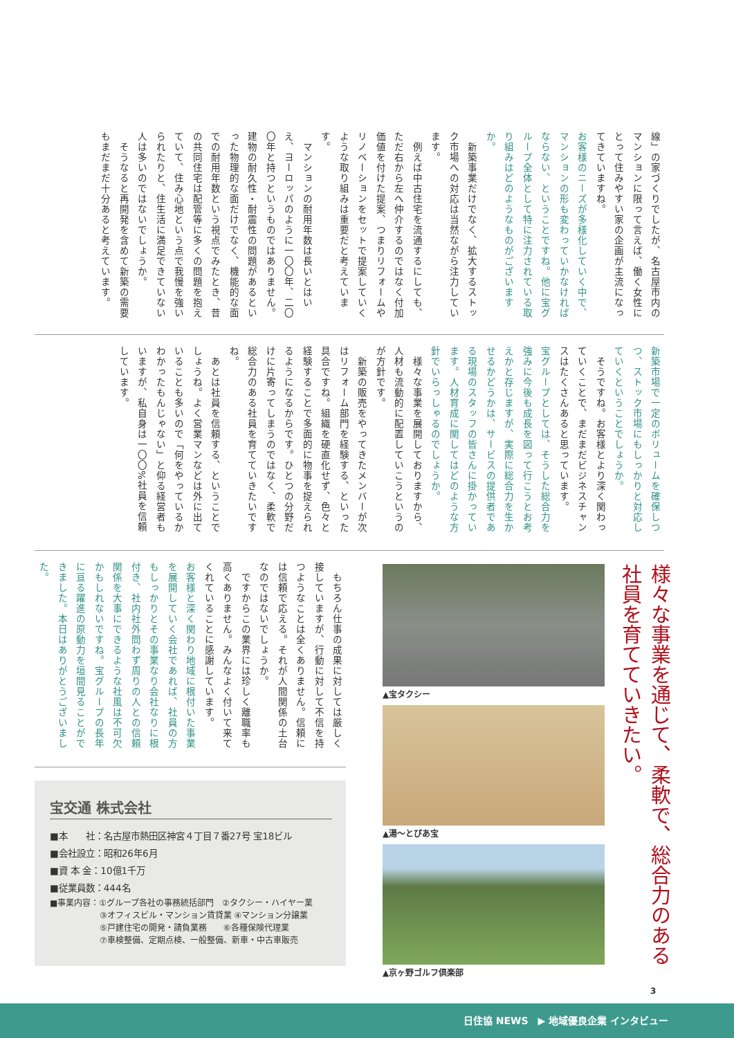線」の家づくりでしたが、名古屋市内のマンションに限って言えば、働く女性にとって住みやすい家の企画が主流になってきていますね。
お客様のニーズが多様化していく中で、マンションの形も変わっていかなければならない、ということですね。他に宝グループ全体として特に注力されている取り組みはどのようなものがございますか。
　新築事業だけでなく、拡大するストック市場への対応は当然ながら注力しています。
　例えば中古住宅を流通するにしても、ただ右から左へ仲介するのではなく付加価値を付けた提案、つまりリフォームやリノベーションをセットで提案していくような取り組みは重要だと考えています。
　マンションの耐用年数は長いとはいえ、ヨーロッパのように一〇〇年、二〇〇年と持つというものではありません。建物の耐久性・耐震性の問題があるといった物理的な面だけでなく、機能的な面での耐用年数という視点でみたとき、昔の共同住宅は配管等に多くの問題を抱えていて、住み心地という点で我慢を強いられたりと、住生活に満足できていない人は多いのではないでしょうか。
　そうなると再開発を含めて新築の需要もまだまだ十分あると考えています。
新築市場で一定のボリュームを確保しつつ、ストック市場にもしっかりと対応していくということでしょうか。
　そうですね。お客様とより深く関わっていくことで、まだまだビジネスチャンスはたくさんあると思っています。
宝グループとしては、そうした総合力を強みに今後も成長を図って行こうとお考えかと存じますが、実際に総合力を生かせるかどうかは、サービスの提供者である現場のスタッフの皆さんに掛かっています。人材育成に関してはどのような方針でいらっしゃるのでしょうか。
　様々な事業を展開しておりますから、人材も流動的に配置していこうというのが方針です。
　新築の販売をやってきたメンバーが次はリフォーム部門を経験する、といった具合ですね。組織を硬直化せず、色々と経験することで多面的に物事を捉えられるようになるからです。ひとつの分野だけに片寄ってしまうのではなく、柔軟で総合力のある社員を育てていきたいですね。
　あとは社員を信頼する、ということでしょうね。よく営業マンなどは外に出ていることも多いので「何をやっているかわかったもんじゃない」と仰る経営者もいますが、私自身は一〇〇%社員を信頼しています。
　もちろん仕事の成果に対しては厳しく接していますが、行動に対して不信を持つようなことは全くありません。信頼には信頼で応える。それが人間関係の土台なのではないでしょうか。
　ですからこの業界には珍しく離職率も高くありません。みんなよく付いて来てくれていることに感謝しています。
お客様と深く関わり地域に根付いた事業を展開していく会社であれば、社員の方もしっかりとその事業なり会社なりに根付き、社内社外問わず周りの人との信頼関係を大事にできるような社風は不可欠かもしれないですね。宝グループの長年に亘る躍進の原動力を垣間見ることができました。本日はありがとうございました。
宝交通 株式会社
■本　　社：名古屋市熱田区神宮４丁目７番27号 宝18ビル
■会社設立：昭和26年6月
■資 本 金：10億1千万
■従業員数：444名
■事業内容：①グループ各社の事務統括部門　②タクシー・ハイヤー業
　　　　　　③オフィスビル・マンション賃貸業 ④マンション分譲業
　　　　　　⑤戸建住宅の開発・請負業務　　⑥各種保険代理業
　　　　　　⑦車検整備、定期点検、一般整備、新車・中古車販売
▲宝タクシー
▲湯～とぴあ宝
▲京ヶ野ゴルフ倶楽部
様々な事業を通じて、柔軟で、総合力のある社員を育てていきたい。
3
日住協 NEWS　▶ 地域優良企業 インタビュー